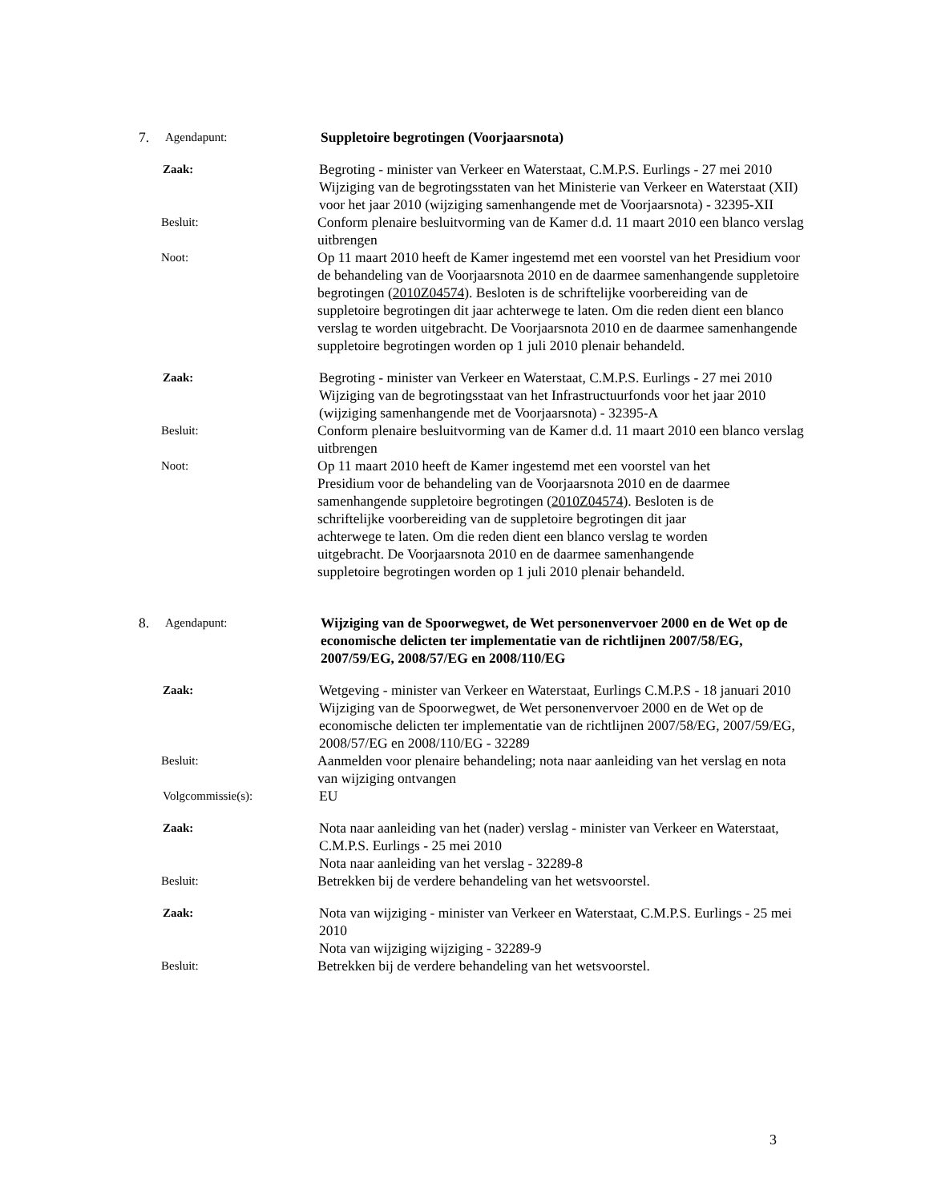7.
Agendapunt:
Suppletoire begrotingen (Voorjaarsnota)
Zaak:
Begroting - minister van Verkeer en Waterstaat, C.M.P.S. Eurlings - 27 mei 2010
Wijziging van de begrotingsstaten van het Ministerie van Verkeer en Waterstaat (XII) voor het jaar 2010 (wijziging samenhangende met de Voorjaarsnota) - 32395-XII
Besluit:
Conform plenaire besluitvorming van de Kamer d.d. 11 maart 2010 een blanco verslag uitbrengen
Noot:
Op 11 maart 2010 heeft de Kamer ingestemd met een voorstel van het Presidium voor de behandeling van de Voorjaarsnota 2010 en de daarmee samenhangende suppletoire begrotingen (2010Z04574). Besloten is de schriftelijke voorbereiding van de suppletoire begrotingen dit jaar achterwege te laten. Om die reden dient een blanco verslag te worden uitgebracht. De Voorjaarsnota 2010 en de daarmee samenhangende suppletoire begrotingen worden op 1 juli 2010 plenair behandeld.
Zaak:
Begroting - minister van Verkeer en Waterstaat, C.M.P.S. Eurlings - 27 mei 2010
Wijziging van de begrotingsstaat van het Infrastructuurfonds voor het jaar 2010 (wijziging samenhangende met de Voorjaarsnota) - 32395-A
Besluit:
Conform plenaire besluitvorming van de Kamer d.d. 11 maart 2010 een blanco verslag uitbrengen
Noot:
Op 11 maart 2010 heeft de Kamer ingestemd met een voorstel van het Presidium voor de behandeling van de Voorjaarsnota 2010 en de daarmee samenhangende suppletoire begrotingen (2010Z04574). Besloten is de schriftelijke voorbereiding van de suppletoire begrotingen dit jaar achterwege te laten. Om die reden dient een blanco verslag te worden uitgebracht. De Voorjaarsnota 2010 en de daarmee samenhangende suppletoire begrotingen worden op 1 juli 2010 plenair behandeld.
8.
Agendapunt:
Wijziging van de Spoorwegwet, de Wet personenvervoer 2000 en de Wet op de economische delicten ter implementatie van de richtlijnen 2007/58/EG, 2007/59/EG, 2008/57/EG en 2008/110/EG
Zaak:
Wetgeving - minister van Verkeer en Waterstaat, Eurlings C.M.P.S - 18 januari 2010
Wijziging van de Spoorwegwet, de Wet personenvervoer 2000 en de Wet op de economische delicten ter implementatie van de richtlijnen 2007/58/EG, 2007/59/EG, 2008/57/EG en 2008/110/EG - 32289
Besluit:
Aanmelden voor plenaire behandeling; nota naar aanleiding van het verslag en nota van wijziging ontvangen
Volgcommissie(s):
EU
Zaak:
Nota naar aanleiding van het (nader) verslag - minister van Verkeer en Waterstaat, C.M.P.S. Eurlings - 25 mei 2010
Nota naar aanleiding van het verslag - 32289-8
Besluit:
Betrekken bij de verdere behandeling van het wetsvoorstel.
Zaak:
Nota van wijziging - minister van Verkeer en Waterstaat, C.M.P.S. Eurlings - 25 mei 2010
Nota van wijziging wijziging - 32289-9
Besluit:
Betrekken bij de verdere behandeling van het wetsvoorstel.
3